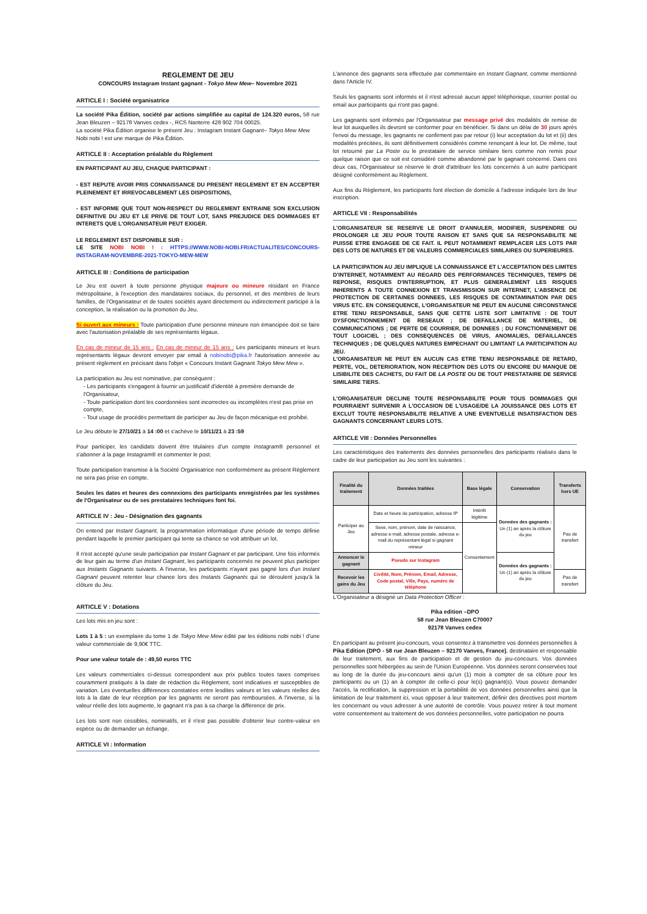REGLEMENT DE JEU
CONCOURS Instagram Instant gagnant - Tokyo Mew Mew– Novembre 2021
ARTICLE I : Société organisatrice
La société Pika Édition, société par actions simplifiée au capital de 124.320 euros, 58 rue Jean Bleuzen – 92178 Vanves cedex -, RCS Nanterre 428 902 704 00025.
La société Pika Édition organise le présent Jeu : Instagram Instant Gagnant– Tokyo Mew Mew
Nobi nobi ! est une marque de Pika Édition.
ARTICLE II : Acceptation préalable du Règlement
EN PARTICIPANT AU JEU, CHAQUE PARTICIPANT :
- EST REPUTE AVOIR PRIS CONNAISSANCE DU PRESENT REGLEMENT ET EN ACCEPTER PLEINEMENT ET IRREVOCABLEMENT LES DISPOSITIONS,
- EST INFORME QUE TOUT NON-RESPECT DU REGLEMENT ENTRAINE SON EXCLUSION DEFINITIVE DU JEU ET LE PRIVE DE TOUT LOT, SANS PREJUDICE DES DOMMAGES ET INTERETS QUE L'ORGANISATEUR PEUT EXIGER.
LE REGLEMENT EST DISPONIBLE SUR :
LE SITE NOBI NOBI ! : HTTPS://WWW.NOBI-NOBI.FR/ACTUALITES/CONCOURS-INSTAGRAM-NOVEMBRE-2021-TOKYO-MEW-MEW
ARTICLE III : Conditions de participation
Le Jeu est ouvert à toute personne physique majeure ou mineure résidant en France métropolitaine, à l'exception des mandataires sociaux, du personnel, et des membres de leurs familles, de l'Organisateur et de toutes sociétés ayant directement ou indirectement participé à la conception, la réalisation ou la promotion du Jeu.
Si ouvert aux mineurs : Toute participation d'une personne mineure non émancipée doit se faire avec l'autorisation préalable de ses représentants légaux.
En cas de mineur de 15 ans : En cas de mineur de 15 ans : Les participants mineurs et leurs représentants légaux devront envoyer par email à nobinobi@pika.fr l'autorisation annexée au présent règlement en précisant dans l'objet « Concours Instant Gagnant Tokyo Mew Mew ».
La participation au Jeu est nominative, par conséquent :
- Les participants s'engagent à fournir un justificatif d'identité à première demande de l'Organisateur,
- Toute participation dont les coordonnées sont incorrectes ou incomplètes n'est pas prise en compte,
- Tout usage de procédés permettant de participer au Jeu de façon mécanique est prohibé.
Le Jeu débute le 27/10/21 à 14 :00 et s'achève le 10/11/21 à 23 :59
Pour participer, les candidats doivent être titulaires d'un compte Instagram® personnel et s'abonner à la page Instagram® et commenter le post.
Toute participation transmise à la Société Organisatrice non conformément au présent Règlement ne sera pas prise en compte.
Seules les dates et heures des connexions des participants enregistrées par les systèmes de l'Organisateur ou de ses prestataires techniques font foi.
ARTICLE IV : Jeu - Désignation des gagnants
On entend par Instant Gagnant, la programmation informatique d'une période de temps définie pendant laquelle le premier participant qui tente sa chance se voit attribuer un lot.
Il n'est accepté qu'une seule participation par Instant Gagnant et par participant. Une fois informés de leur gain au terme d'un Instant Gagnant, les participants concernés ne peuvent plus participer aux Instants Gagnants suivants. A l'inverse, les participants n'ayant pas gagné lors d'un Instant Gagnant peuvent retenter leur chance lors des Instants Gagnants qui se déroulent jusqu'à la clôture du Jeu.
ARTICLE V : Dotations
Les lots mis en jeu sont :
Lots 1 à 5 : un exemplaire du tome 1 de Tokyo Mew Mew édité par les éditions nobi nobi ! d'une valeur commerciale de 9,90€ TTC.
Pour une valeur totale de : 49,50 euros TTC
Les valeurs commerciales ci-dessus correspondent aux prix publics toutes taxes comprises couramment pratiqués à la date de rédaction du Règlement, sont indicatives et susceptibles de variation. Les éventuelles différences constatées entre lesdites valeurs et les valeurs réelles des lots à la date de leur réception par les gagnants ne seront pas remboursées. A l'inverse, si la valeur réelle des lots augmente, le gagnant n'a pas à sa charge la différence de prix.
Les lots sont non cessibles, nominatifs, et il n'est pas possible d'obtenir leur contre-valeur en espèce ou de demander un échange.
ARTICLE VI : Information
L'annonce des gagnants sera effectuée par commentaire en Instant Gagnant, comme mentionné dans l'Article IV.
Seuls les gagnants sont informés et il n'est adressé aucun appel téléphonique, courrier postal ou email aux participants qui n'ont pas gagné.
Les gagnants sont informés par l'Organisateur par message privé des modalités de remise de leur lot auxquelles ils devront se conformer pour en bénéficier. Si dans un délai de 30 jours après l'envoi du message, les gagnants ne confirment pas par retour (i) leur acceptation du lot et (ii) des modalités précitées, ils sont définitivement considérés comme renonçant à leur lot. De même, tout lot retourné par La Poste ou le prestataire de service similaire tiers comme non remis pour quelque raison que ce soit est considéré comme abandonné par le gagnant concerné. Dans ces deux cas, l'Organisateur se réserve le droit d'attribuer les lots concernés à un autre participant désigné conformément au Règlement.
Aux fins du Règlement, les participants font élection de domicile à l'adresse indiquée lors de leur inscription.
ARTICLE VII : Responsabilités
L'ORGANISATEUR SE RESERVE LE DROIT D'ANNULER, MODIFIER, SUSPENDRE OU PROLONGER LE JEU POUR TOUTE RAISON ET SANS QUE SA RESPONSABILITE NE PUISSE ETRE ENGAGEE DE CE FAIT. IL PEUT NOTAMMENT REMPLACER LES LOTS PAR DES LOTS DE NATURES ET DE VALEURS COMMERCIALES SIMILAIRES OU SUPERIEURES.
LA PARTICIPATION AU JEU IMPLIQUE LA CONNAISSANCE ET L'ACCEPTATION DES LIMITES D'INTERNET, NOTAMMENT AU REGARD DES PERFORMANCES TECHNIQUES, TEMPS DE REPONSE, RISQUES D'INTERRUPTION, ET PLUS GENERALEMENT LES RISQUES INHERENTS A TOUTE CONNEXION ET TRANSMISSION SUR INTERNET, L'ABSENCE DE PROTECTION DE CERTAINES DONNEES, LES RISQUES DE CONTAMINATION PAR DES VIRUS ETC. EN CONSEQUENCE, L'ORGANISATEUR NE PEUT EN AUCUNE CIRCONSTANCE ETRE TENU RESPONSABLE, SANS QUE CETTE LISTE SOIT LIMITATIVE : DE TOUT DYSFONCTIONNEMENT DE RESEAUX ; DE DEFAILLANCE DE MATERIEL, DE COMMUNICATIONS ; DE PERTE DE COURRIER, DE DONNEES ; DU FONCTIONNEMENT DE TOUT LOGICIEL ; DES CONSEQUENCES DE VIRUS, ANOMALIES, DEFAILLANCES TECHNIQUES ; DE QUELQUES NATURES EMPECHANT OU LIMITANT LA PARTICIPATION AU JEU.
L'ORGANISATEUR NE PEUT EN AUCUN CAS ETRE TENU RESPONSABLE DE RETARD, PERTE, VOL, DETERIORATION, NON RECEPTION DES LOTS OU ENCORE DU MANQUE DE LISIBILITE DES CACHETS, DU FAIT DE LA POSTE OU DE TOUT PRESTATAIRE DE SERVICE SIMILAIRE TIERS.
L'ORGANISATEUR DECLINE TOUTE RESPONSABILITE POUR TOUS DOMMAGES QUI POURRAIENT SURVENIR A L'OCCASION DE L'USAGE/DE LA JOUISSANCE DES LOTS ET EXCLUT TOUTE RESPONSABILITE RELATIVE A UNE EVENTUELLE INSATISFACTION DES GAGNANTS CONCERNANT LEURS LOTS.
ARTICLE VIII : Données Personnelles
Les caractéristiques des traitements des données personnelles des participants réalisés dans le cadre de leur participation au Jeu sont les suivantes :
| Finalité du traitement | Données traitées | Base légale | Conservation | Transferts hors UE |
| --- | --- | --- | --- | --- |
| Participer au Jeu | Date et heure de participation, adresse IP | Intérêt légitime | Données des gagnants : Un (1) an après la clôture du jeu | Pas de transfert |
| | Sexe, nom, prénom, date de naissance, adresse e-mail, adresse postale, adresse e-mail du représentant légal si gagnant mineur | Consentement | | |
| Annoncer le gagnant | Pseudo sur Instagram | | Données des gagnants : Un (1) an après la clôture du jeu | |
| Recevoir les gains du Jeu | Civilité, Nom, Prénom, Email, Adresse, Code postal, Ville, Pays, numéro de téléphone | | | Pas de transfert |
L'Organisateur a désigné un Data Protection Officer :
Pika edition –DPO
58 rue Jean Bleuzen C70007
92178 Vanves cedex
En participant au présent jeu-concours, vous consentez à transmettre vos données personnelles à Pika Edition (DPO - 58 rue Jean Bleuzen – 92170 Vanves, France), destinataire et responsable de leur traitement, aux fins de participation et de gestion du jeu-concours. Vos données personnelles sont hébergées au sein de l'Union Européenne. Vos données seront conservées tout au long de la durée du jeu-concours ainsi qu'un (1) mois à compter de sa clôture pour les participants ou un (1) an à compter de celle-ci pour le(s) gagnant(s). Vous pouvez demander l'accès, la rectification, la suppression et la portabilité de vos données personnelles ainsi que la limitation de leur traitement ici, vous opposer à leur traitement, définir des directives post mortem les concernant ou vous adresser à une autorité de contrôle. Vous pouvez retirer à tout moment votre consentement au traitement de vos données personnelles, votre participation ne pourra